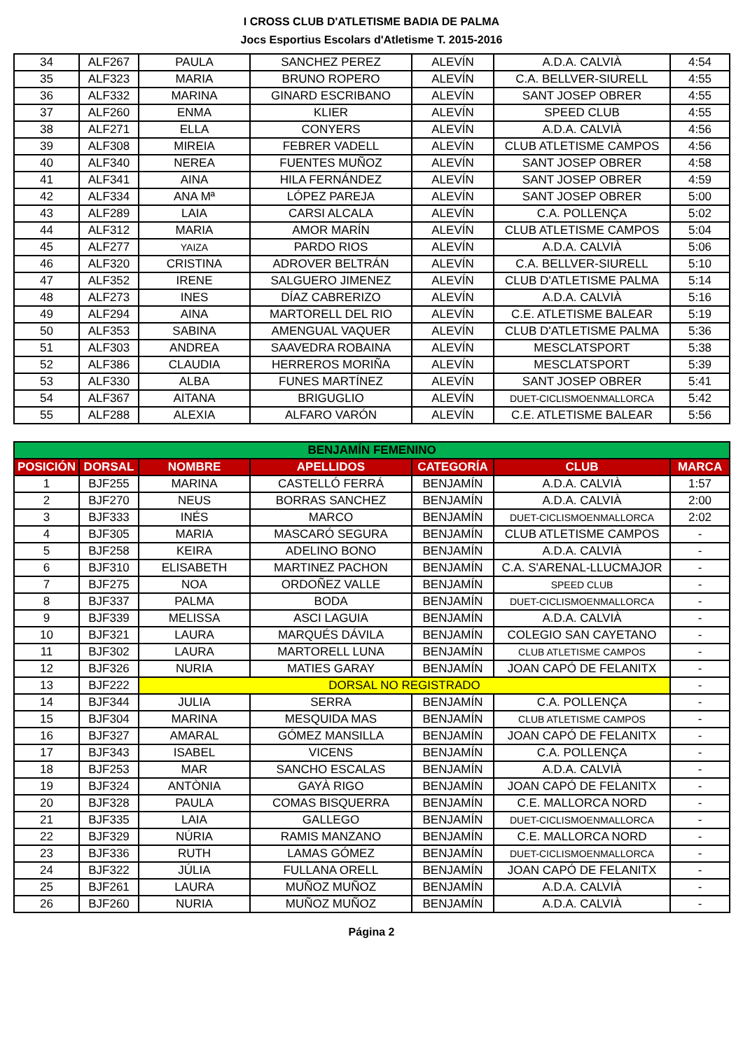I CROSS CLUB D'ATLETISME BADIA DE PALMA
Jocs Esportius Escolars d'Atletisme T. 2015-2016
| 34 | ALF267 | PAULA | SANCHEZ PEREZ | ALEVÍN | A.D.A. CALVIÀ | 4:54 |
| 35 | ALF323 | MARIA | BRUNO ROPERO | ALEVÍN | C.A. BELLVER-SIURELL | 4:55 |
| 36 | ALF332 | MARINA | GINARD ESCRIBANO | ALEVÍN | SANT JOSEP OBRER | 4:55 |
| 37 | ALF260 | ENMA | KLIER | ALEVÍN | SPEED CLUB | 4:55 |
| 38 | ALF271 | ELLA | CONYERS | ALEVÍN | A.D.A. CALVIÀ | 4:56 |
| 39 | ALF308 | MIREIA | FEBRER VADELL | ALEVÍN | CLUB ATLETISME CAMPOS | 4:56 |
| 40 | ALF340 | NEREA | FUENTES MUÑOZ | ALEVÍN | SANT JOSEP OBRER | 4:58 |
| 41 | ALF341 | AINA | HILA FERNÁNDEZ | ALEVÍN | SANT JOSEP OBRER | 4:59 |
| 42 | ALF334 | ANA Mª | LÓPEZ PAREJA | ALEVÍN | SANT JOSEP OBRER | 5:00 |
| 43 | ALF289 | LAIA | CARSI ALCALA | ALEVÍN | C.A. POLLENÇA | 5:02 |
| 44 | ALF312 | MARIA | AMOR MARÍN | ALEVÍN | CLUB ATLETISME CAMPOS | 5:04 |
| 45 | ALF277 | YAIZA | PARDO RIOS | ALEVÍN | A.D.A. CALVIÀ | 5:06 |
| 46 | ALF320 | CRISTINA | ADROVER BELTRÁN | ALEVÍN | C.A. BELLVER-SIURELL | 5:10 |
| 47 | ALF352 | IRENE | SALGUERO JIMENEZ | ALEVÍN | CLUB D'ATLETISME PALMA | 5:14 |
| 48 | ALF273 | INES | DÍAZ CABRERIZO | ALEVÍN | A.D.A. CALVIÀ | 5:16 |
| 49 | ALF294 | AINA | MARTORELL DEL RIO | ALEVÍN | C.E. ATLETISME BALEAR | 5:19 |
| 50 | ALF353 | SABINA | AMENGUAL VAQUER | ALEVÍN | CLUB D'ATLETISME PALMA | 5:36 |
| 51 | ALF303 | ANDREA | SAAVEDRA ROBAINA | ALEVÍN | MESCLATSPORT | 5:38 |
| 52 | ALF386 | CLAUDIA | HERREROS MORIÑA | ALEVÍN | MESCLATSPORT | 5:39 |
| 53 | ALF330 | ALBA | FUNES MARTÍNEZ | ALEVÍN | SANT JOSEP OBRER | 5:41 |
| 54 | ALF367 | AITANA | BRIGUGLIO | ALEVÍN | DUET-CICLISMOENMALLORCA | 5:42 |
| 55 | ALF288 | ALEXIA | ALFARO VARÓN | ALEVÍN | C.E. ATLETISME BALEAR | 5:56 |
| BENJAMÍN FEMENINO | | | | | | |
| POSICIÓN | DORSAL | NOMBRE | APELLIDOS | CATEGORÍA | CLUB | MARCA |
| 1 | BJF255 | MARINA | CASTELLÓ FERRÁ | BENJAMÍN | A.D.A. CALVIÀ | 1:57 |
| 2 | BJF270 | NEUS | BORRAS SANCHEZ | BENJAMÍN | A.D.A. CALVIÀ | 2:00 |
| 3 | BJF333 | INÉS | MARCO | BENJAMÍN | DUET-CICLISMOENMALLORCA | 2:02 |
| 4 | BJF305 | MARIA | MASCARÓ SEGURA | BENJAMÍN | CLUB ATLETISME CAMPOS | - |
| 5 | BJF258 | KEIRA | ADELINO BONO | BENJAMÍN | A.D.A. CALVIÀ | - |
| 6 | BJF310 | ELISABETH | MARTINEZ PACHON | BENJAMÍN | C.A. S'ARENAL-LLUCMAJOR | - |
| 7 | BJF275 | NOA | ORDOÑEZ VALLE | BENJAMÍN | SPEED CLUB | - |
| 8 | BJF337 | PALMA | BODA | BENJAMÍN | DUET-CICLISMOENMALLORCA | - |
| 9 | BJF339 | MELISSA | ASCI LAGUIA | BENJAMÍN | A.D.A. CALVIÀ | - |
| 10 | BJF321 | LAURA | MARQUÉS DÁVILA | BENJAMÍN | COLEGIO SAN CAYETANO | - |
| 11 | BJF302 | LAURA | MARTORELL LUNA | BENJAMÍN | CLUB ATLETISME CAMPOS | - |
| 12 | BJF326 | NURIA | MATIES GARAY | BENJAMÍN | JOAN CAPÓ DE FELANITX | - |
| 13 | BJF222 | DORSAL NO REGISTRADO | | | | - |
| 14 | BJF344 | JULIA | SERRA | BENJAMÍN | C.A. POLLENÇA | - |
| 15 | BJF304 | MARINA | MESQUIDA MAS | BENJAMÍN | CLUB ATLETISME CAMPOS | - |
| 16 | BJF327 | AMARAL | GÓMEZ MANSILLA | BENJAMÍN | JOAN CAPÓ DE FELANITX | - |
| 17 | BJF343 | ISABEL | VICENS | BENJAMÍN | C.A. POLLENÇA | - |
| 18 | BJF253 | MAR | SANCHO ESCALAS | BENJAMÍN | A.D.A. CALVIÀ | - |
| 19 | BJF324 | ANTÒNIA | GAYÀ RIGO | BENJAMÍN | JOAN CAPÓ DE FELANITX | - |
| 20 | BJF328 | PAULA | COMAS BISQUERRA | BENJAMÍN | C.E. MALLORCA NORD | - |
| 21 | BJF335 | LAIA | GALLEGO | BENJAMÍN | DUET-CICLISMOENMALLORCA | - |
| 22 | BJF329 | NÚRIA | RAMIS MANZANO | BENJAMÍN | C.E. MALLORCA NORD | - |
| 23 | BJF336 | RUTH | LAMAS GÓMEZ | BENJAMÍN | DUET-CICLISMOENMALLORCA | - |
| 24 | BJF322 | JÚLIA | FULLANA ORELL | BENJAMÍN | JOAN CAPÓ DE FELANITX | - |
| 25 | BJF261 | LAURA | MUÑOZ MUÑOZ | BENJAMÍN | A.D.A. CALVIÀ | - |
| 26 | BJF260 | NURIA | MUÑOZ MUÑOZ | BENJAMÍN | A.D.A. CALVIÀ | - |
Página 2